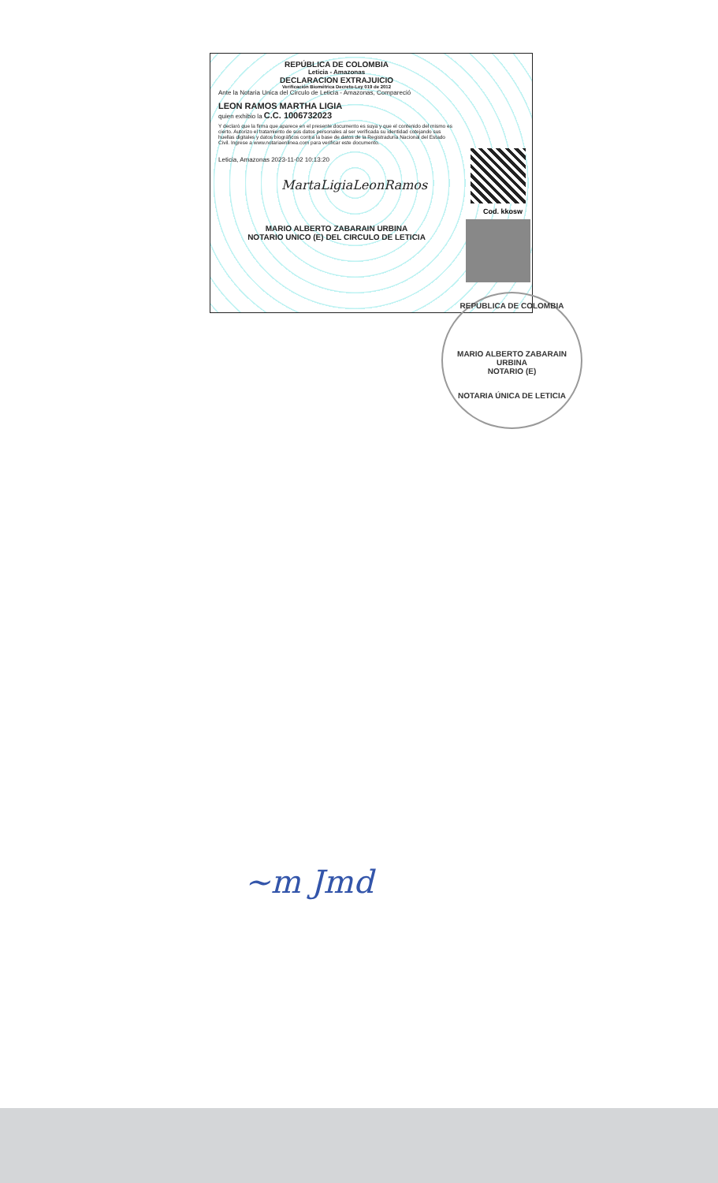REPÚBLICA DE COLOMBIA
Leticia - Amazonas
DECLARACION EXTRAJUICIO
Verificación Biométrica Decreto-Ley 019 de 2012
Ante la Notaria Unica del Circulo de Leticia - Amazonas, Compareció
LEON RAMOS MARTHA LIGIA
quien exhibio la C.C. 1006732023
Y declaró que la firma que aparece en el presente documento es suya y que el contenido del mismo es cierto. Autorizo el tratamiento de sus datos personales al ser verificada su identidad cotejando sus huellas digitales y datos biográficos contra la base de datos de la Registraduría Nacional del Estado Civil. Ingrese a www.notariaenlinea.com para verificar este documento.
Leticia, Amazonas 2023-11-02 10:13:20
MartaLigiaLeonRamos
MARIO ALBERTO ZABARAIN URBINA
NOTARIO UNICO (E) DEL CIRCULO DE LETICIA
Cod. kkosw
REPUBLICA DE COLOMBIA
MARIO ALBERTO ZABARAIN URBINA
NOTARIO (E)
NOTARIA ÚNICA DE LETICIA
~m Jmd